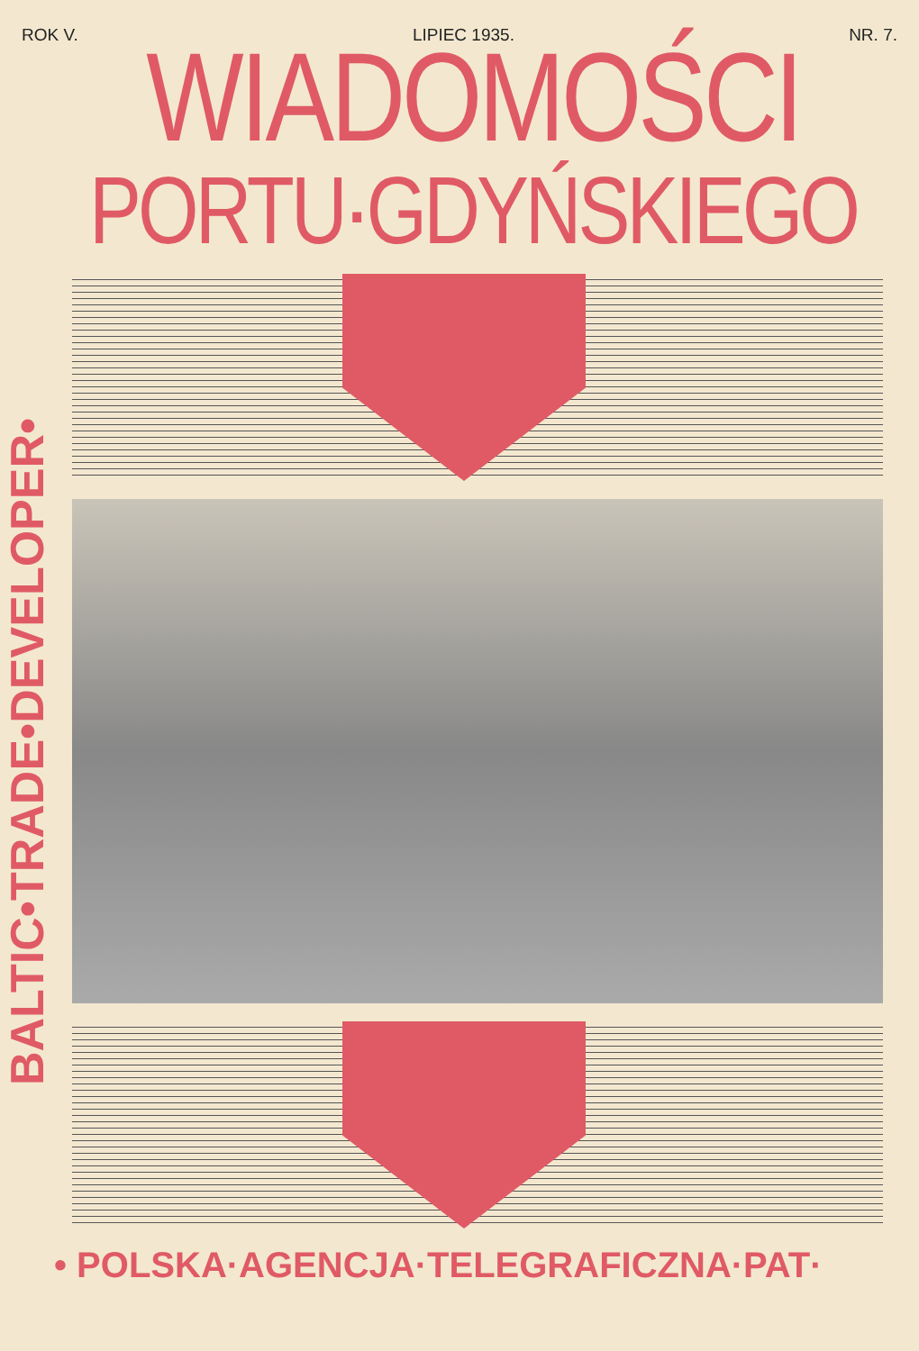ROK V. LIPIEC 1935. NR. 7.
WIADOMOŚCI
PORTU·GDYŃSKIEGO
BALTIC•TRADE•DEVELOPER•
• POLSKA·AGENCJA·TELEGRAFICZNA·PAT·